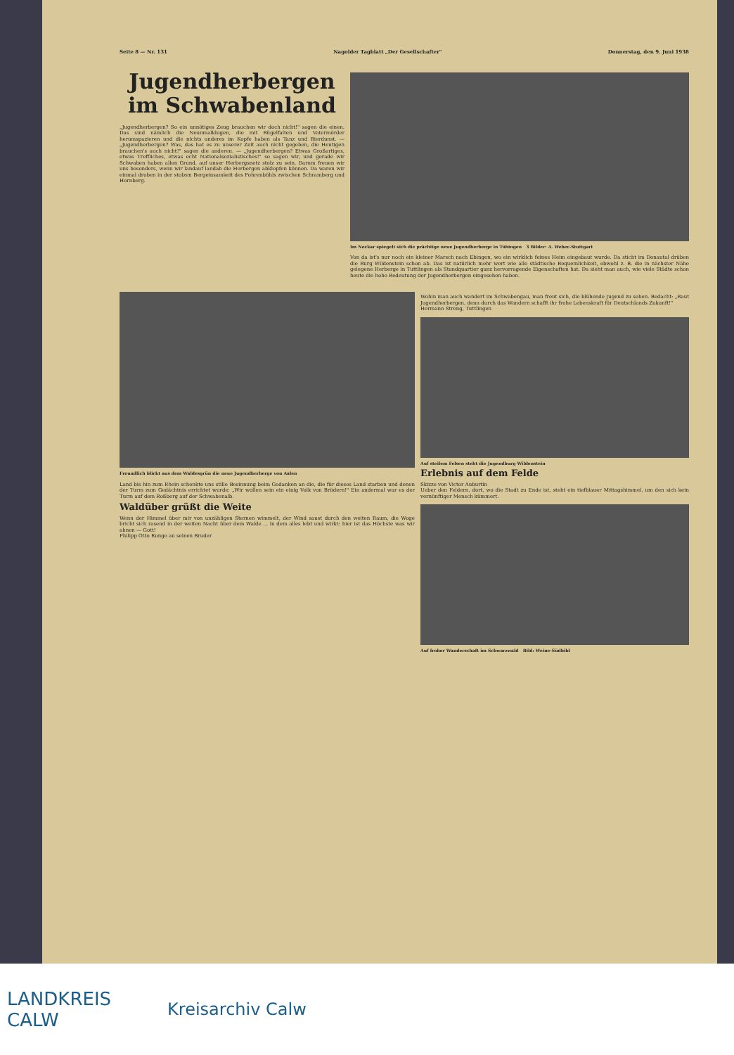Seite 8 — Nr. 131 Nagolder Tagblatt „Der Gesellschafter" Donnerstag, den 9. Juni 1938
Jugendherbergen
im Schwabenland
„Jugendherbergen? So ein unnötiges Zeug brauchen wir doch nicht!" sagen die einen. Das sind nämlich die Neunmalklugen, die mit Bügelfalten und Vatermörder herumspazieren und die nichts anderes im Kopfe haben als Tanz und Bierdunst. — „Jugendherbergen? Was, das hat es zu unserer Zeit auch nicht gegeben, die Heutigen brauchen's auch nicht!" sagen die anderen. — „Jugendherbergen? Etwas Großartiges, etwas Treffliches, etwas echt Nationalsozialistisches!" so sagen wir, und gerade wir Schwaben haben allen Grund, auf unser Herbergsnetz stolz zu sein. Darum freuen wir uns besonders, wenn wir landauf landab die Herbergen abklopfen können. Da waren wir einmal droben in der stolzen Bergeinsamkeit des Fohrenbühls zwischen Schramberg und Hornberg.
Im Neckar spiegelt sich die prächtige neue Jugendherberge in Tübingen 3 Bilder: A. Weber-Stuttgart
Von da ist's nur noch ein kleiner Marsch nach Ebingen, wo ein wirklich feines Heim eingebaut wurde. Da sticht im Donautal drüben die Burg Wildenstein schon ab. Das ist natürlich mehr wert wie alle städtische Bequemlichkeit, obwohl z. B. die in nächster Nähe gelegene Herberge in Tuttlingen als Standquartier ganz hervorragende Eigenschaften hat. Da sieht man auch, wie viele Städte schon heute die hohe Bedeutung der Jugendherbergen eingesehen haben.
Freundlich blickt aus dem Waldesgrün die neue Jugendherberge von Aalen
Land bis hin zum Rhein schenkte uns stille Besinnung beim Gedanken an die, die für dieses Land starben und denen der Turm zum Gedächtnis errichtet wurde: „Wir wollen sein ein einig Volk von Brüdern!" Ein andermal war es der Turm auf dem Roßberg auf der Schwabenalb.
Waldüber grüßt die Weite
Wenn der Himmel über mir von unzähligen Sternen wimmelt, der Wind saust durch den weiten Raum, die Woge bricht sich rasend in der weiten Nacht über dem Walde ... in dem alles lebt und wirkt: hier ist das Höchste was wir ahnen — Gott!
Philipp Otto Runge an seinen Bruder
Wohin man auch wandert im Schwabengau, man freut sich, die blühende Jugend zu sehen. Bedacht: „Baut Jugendherbergen, denn durch das Wandern schafft ihr frohe Lebenskraft für Deutschlands Zukunft!"
Hermann Streng, Tuttlingen
Auf steilem Felsen steht die Jugendburg Wildenstein
Erlebnis auf dem Felde
Skizze von Victor Auburtin
Ueber den Feldern, dort, wo die Stadt zu Ende ist, steht ein tiefblauer Mittagshimmel, um den sich kein vernünftiger Mensch kümmert.
Auf froher Wanderschaft im Schwarzwald Bild: Weine-Südbild
LANDKREIS
CALW Kreisarchiv Calw